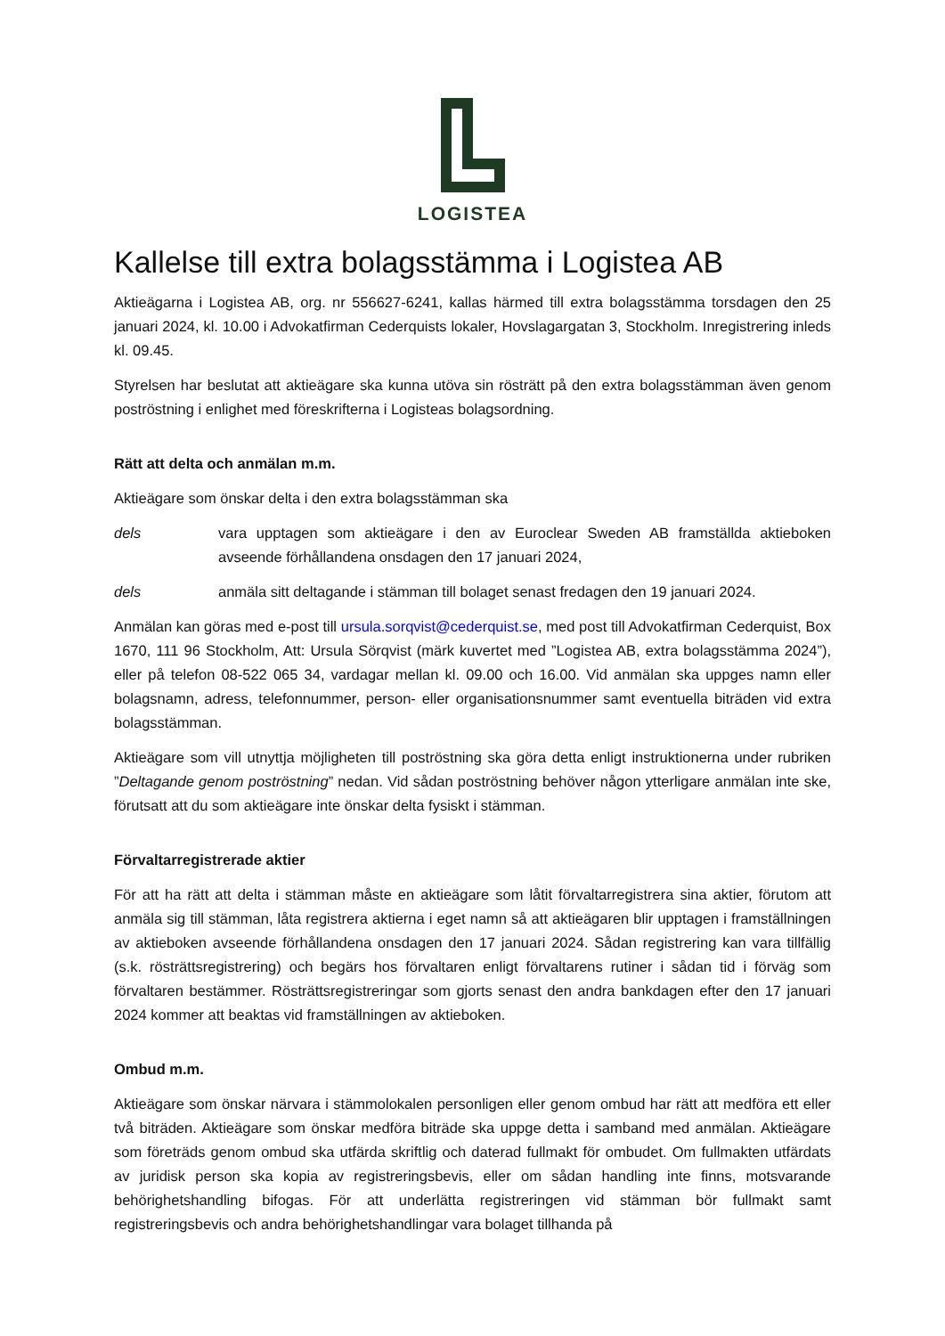LOGISTEA
Kallelse till extra bolagsstämma i Logistea AB
Aktieägarna i Logistea AB, org. nr 556627-6241, kallas härmed till extra bolagsstämma torsdagen den 25 januari 2024, kl. 10.00 i Advokatfirman Cederquists lokaler, Hovslagargatan 3, Stockholm. Inregistrering inleds kl. 09.45.
Styrelsen har beslutat att aktieägare ska kunna utöva sin rösträtt på den extra bolagsstämman även genom poströstning i enlighet med föreskrifterna i Logisteas bolagsordning.
Rätt att delta och anmälan m.m.
Aktieägare som önskar delta i den extra bolagsstämman ska
dels vara upptagen som aktieägare i den av Euroclear Sweden AB framställda aktieboken avseende förhållandena onsdagen den 17 januari 2024,
dels anmäla sitt deltagande i stämman till bolaget senast fredagen den 19 januari 2024.
Anmälan kan göras med e-post till ursula.sorqvist@cederquist.se, med post till Advokatfirman Cederquist, Box 1670, 111 96 Stockholm, Att: Ursula Sörqvist (märk kuvertet med ”Logistea AB, extra bolagsstämma 2024”), eller på telefon 08-522 065 34, vardagar mellan kl. 09.00 och 16.00. Vid anmälan ska uppges namn eller bolagsnamn, adress, telefonnummer, person- eller organisationsnummer samt eventuella biträden vid extra bolagsstämman.
Aktieägare som vill utnyttja möjligheten till poströstning ska göra detta enligt instruktionerna under rubriken ”Deltagande genom poströstning” nedan. Vid sådan poströstning behöver någon ytterligare anmälan inte ske, förutsatt att du som aktieägare inte önskar delta fysiskt i stämman.
Förvaltarregistrerade aktier
För att ha rätt att delta i stämman måste en aktieägare som låtit förvaltarregistrera sina aktier, förutom att anmäla sig till stämman, låta registrera aktierna i eget namn så att aktieägaren blir upptagen i framställningen av aktieboken avseende förhållandena onsdagen den 17 januari 2024. Sådan registrering kan vara tillfällig (s.k. rösträttsregistrering) och begärs hos förvaltaren enligt förvaltarens rutiner i sådan tid i förväg som förvaltaren bestämmer. Rösträttsregistreringar som gjorts senast den andra bankdagen efter den 17 januari 2024 kommer att beaktas vid framställningen av aktieboken.
Ombud m.m.
Aktieägare som önskar närvara i stämmolokalen personligen eller genom ombud har rätt att medföra ett eller två biträden. Aktieägare som önskar medföra biträde ska uppge detta i samband med anmälan. Aktieägare som företräds genom ombud ska utfärda skriftlig och daterad fullmakt för ombudet. Om fullmakten utfärdats av juridisk person ska kopia av registreringsbevis, eller om sådan handling inte finns, motsvarande behörighetshandling bifogas. För att underlätta registreringen vid stämman bör fullmakt samt registreringsbevis och andra behörighetshandlingar vara bolaget tillhanda på